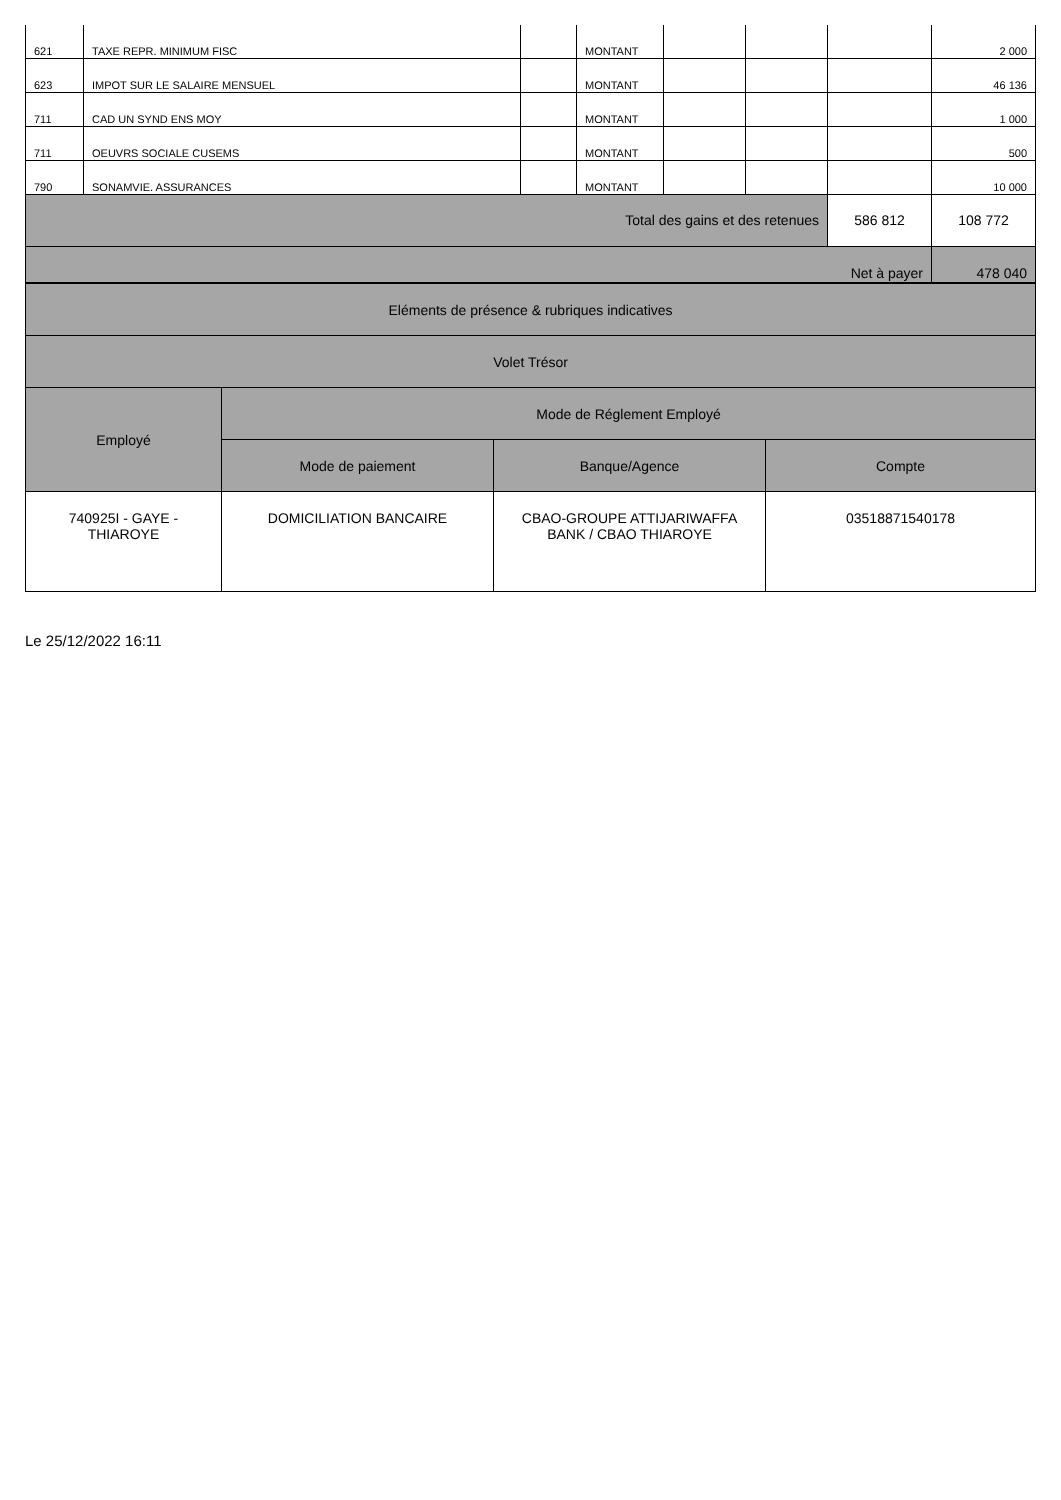| 621 | TAXE REPR. MINIMUM FISC | | MONTANT | | | | 2 000 |
| 623 | IMPOT SUR LE SALAIRE MENSUEL | | MONTANT | | | | 46 136 |
| 711 | CAD UN SYND ENS MOY | | MONTANT | | | | 1 000 |
| 711 | OEUVRS SOCIALE CUSEMS | | MONTANT | | | | 500 |
| 790 | SONAMVIE. ASSURANCES | | MONTANT | | | | 10 000 |
| Total des gains et des retenues | | | | | | 586 812 | 108 772 |
| Net à payer | | | | | | | 478 040 |
| Eléments de présence & rubriques indicatives | | | |
| Volet Trésor | | | |
| Employé | Mode de Réglement Employé | | |
| | Mode de paiement | Banque/Agence | Compte |
| 740925I - GAYE - THIAROYE | DOMICILIATION BANCAIRE | CBAO-GROUPE ATTIJARIWAFFA BANK / CBAO THIAROYE | 03518871540178 |
Le 25/12/2022 16:11